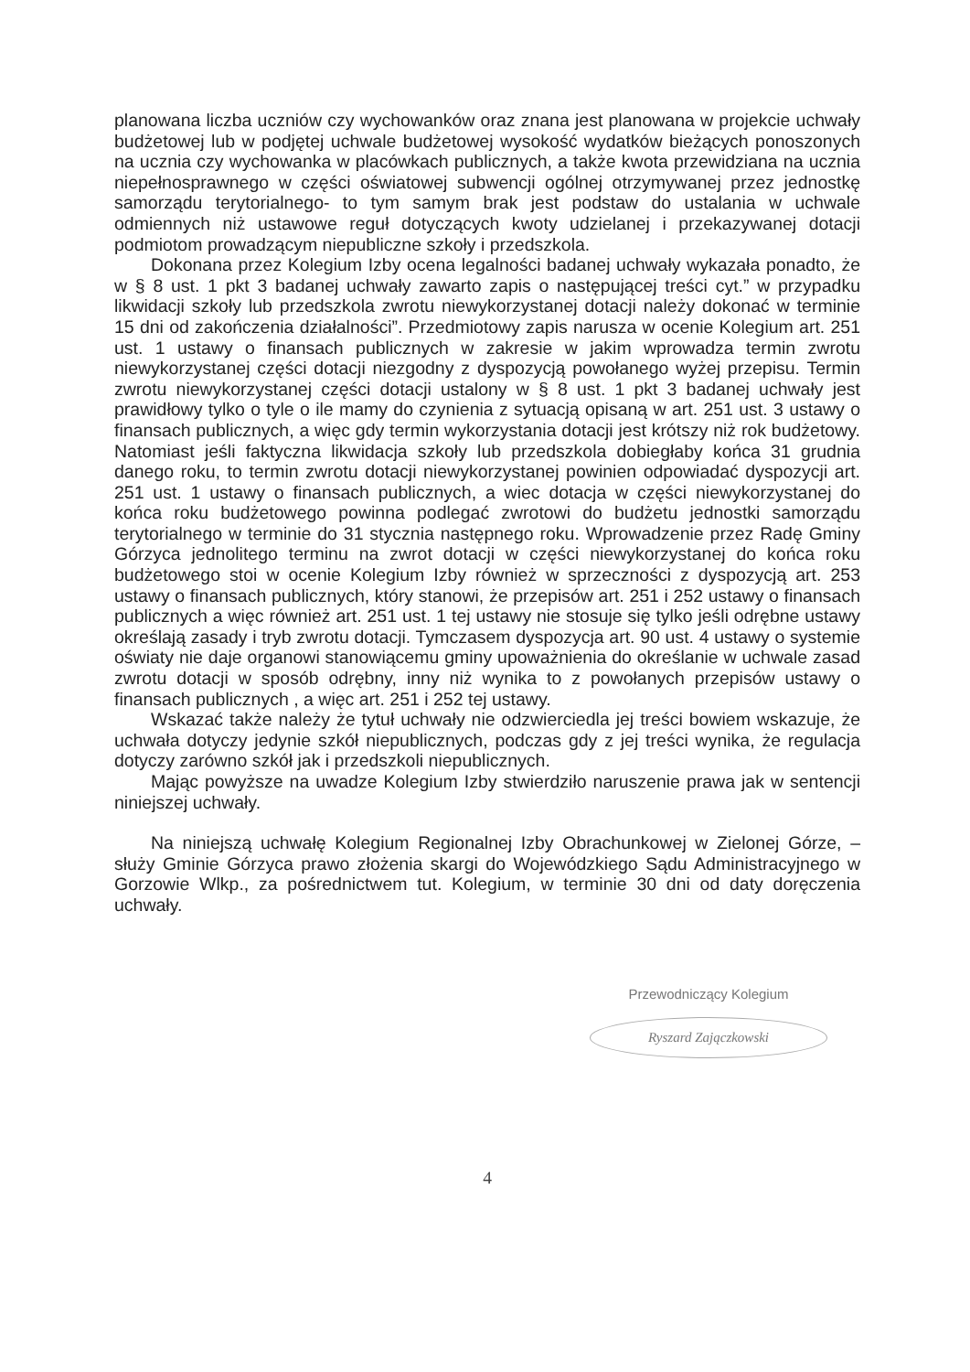planowana liczba uczniów czy wychowanków oraz znana jest planowana w projekcie uchwały budżetowej lub w podjętej uchwale budżetowej wysokość wydatków bieżących ponoszonych na ucznia czy wychowanka w placówkach publicznych, a także kwota przewidziana na ucznia niepełnosprawnego w części oświatowej subwencji ogólnej otrzymywanej przez jednostkę samorządu terytorialnego- to tym samym brak jest podstaw do ustalania w uchwale odmiennych niż ustawowe reguł dotyczących kwoty udzielanej i przekazywanej dotacji podmiotom prowadzącym niepubliczne szkoły i przedszkola.
Dokonana przez Kolegium Izby ocena legalności badanej uchwały wykazała ponadto, że w § 8 ust. 1 pkt 3 badanej uchwały zawarto zapis o następującej treści cyt.” w przypadku likwidacji szkoły lub przedszkola zwrotu niewykorzystanej dotacji należy dokonać w terminie 15 dni od zakończenia działalności”. Przedmiotowy zapis narusza w ocenie Kolegium art. 251 ust. 1 ustawy o finansach publicznych w zakresie w jakim wprowadza termin zwrotu niewykorzystanej części dotacji niezgodny z dyspozycją powołanego wyżej przepisu. Termin zwrotu niewykorzystanej części dotacji ustalony w § 8 ust. 1 pkt 3 badanej uchwały jest prawidłowy tylko o tyle o ile mamy do czynienia z sytuacją opisaną w art. 251 ust. 3 ustawy o finansach publicznych, a więc gdy termin wykorzystania dotacji jest krótszy niż rok budżetowy. Natomiast jeśli faktyczna likwidacja szkoły lub przedszkola dobiegłaby końca 31 grudnia danego roku, to termin zwrotu dotacji niewykorzystanej powinien odpowiadać dyspozycji art. 251 ust. 1 ustawy o finansach publicznych, a wiec dotacja w części niewykorzystanej do końca roku budżetowego powinna podlegać zwrotowi do budżetu jednostki samorządu terytorialnego w terminie do 31 stycznia następnego roku. Wprowadzenie przez Radę Gminy Górzyca jednolitego terminu na zwrot dotacji w części niewykorzystanej do końca roku budżetowego stoi w ocenie Kolegium Izby również w sprzeczności z dyspozycją art. 253 ustawy o finansach publicznych, który stanowi, że przepisów art. 251 i 252 ustawy o finansach publicznych a więc również art. 251 ust. 1 tej ustawy nie stosuje się tylko jeśli odrębne ustawy określają zasady i tryb zwrotu dotacji. Tymczasem dyspozycja art. 90 ust. 4 ustawy o systemie oświaty nie daje organowi stanowiącemu gminy upoważnienia do określanie w uchwale zasad zwrotu dotacji w sposób odrębny, inny niż wynika to z powołanych przepisów ustawy o finansach publicznych , a więc art. 251 i 252 tej ustawy.
Wskazać także należy że tytuł uchwały nie odzwierciedla jej treści bowiem wskazuje, że uchwała dotyczy jedynie szkół niepublicznych, podczas gdy z jej treści wynika, że regulacja dotyczy zarówno szkół jak i przedszkoli niepublicznych.
Mając powyższe na uwadze Kolegium Izby stwierdziło naruszenie prawa jak w sentencji niniejszej uchwały.
Na niniejszą uchwałę Kolegium Regionalnej Izby Obrachunkowej w Zielonej Górze, – służy Gminie Górzyca prawo złożenia skargi do Wojewódzkiego Sądu Administracyjnego w Gorzowie Wlkp., za pośrednictwem tut. Kolegium, w terminie 30 dni od daty doręczenia uchwały.
Przewodniczący Kolegium
Ryszard Zajączkowski
4